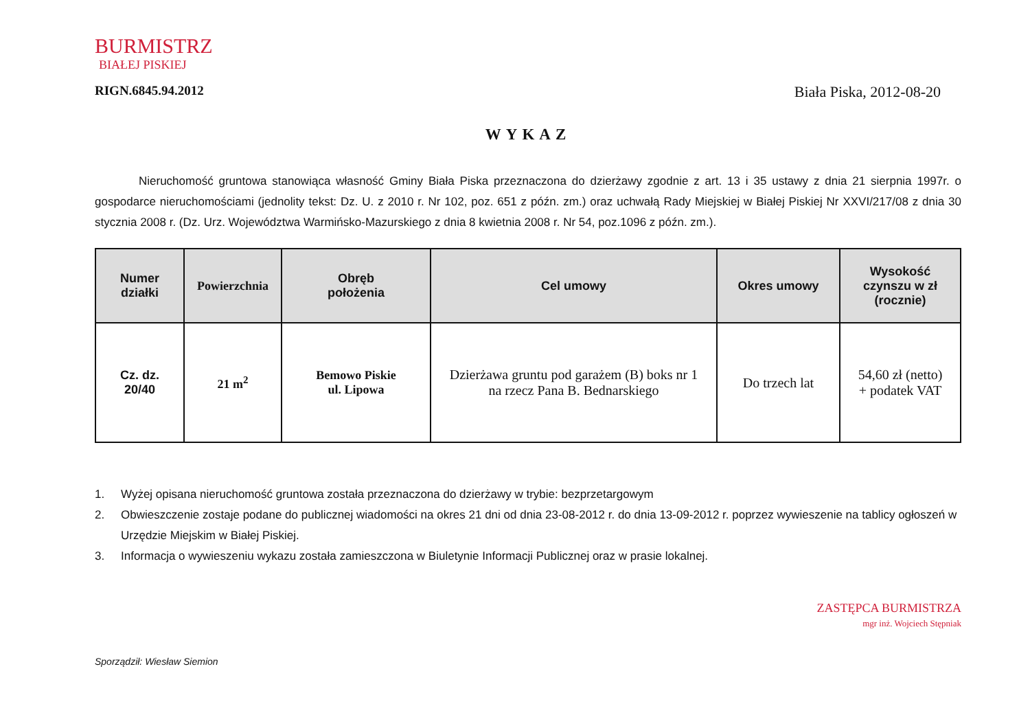BURMISTRZ
BIAŁEJ PISKIEJ
RIGN.6845.94.2012 Biała Piska, 2012-08-20
WYKAZ
Nieruchomość gruntowa stanowiąca własność Gminy Biała Piska przeznaczona do dzierżawy zgodnie z art. 13 i 35 ustawy z dnia 21 sierpnia 1997r. o gospodarce nieruchomościami (jednolity tekst: Dz. U. z 2010 r. Nr 102, poz. 651 z późn. zm.) oraz uchwałą Rady Miejskiej w Białej Piskiej Nr XXVI/217/08 z dnia 30 stycznia 2008 r. (Dz. Urz. Województwa Warmińsko-Mazurskiego z dnia 8 kwietnia 2008 r. Nr 54, poz.1096 z późn. zm.).
| Numer działki | Powierzchnia | Obręb położenia | Cel umowy | Okres umowy | Wysokość czynszu w zł (rocznie) |
| --- | --- | --- | --- | --- | --- |
| Cz. dz. 20/40 | 21 m<sup>2</sup> | Bemowo Piskie ul. Lipowa | Dzierżawa gruntu pod garażem (B) boks nr 1 na rzecz Pana B. Bednarskiego | Do trzech lat | 54,60 zł (netto) + podatek VAT |
1. Wyżej opisana nieruchomość gruntowa została przeznaczona do dzierżawy w trybie: bezprzetargowym
2. Obwieszczenie zostaje podane do publicznej wiadomości na okres 21 dni od dnia 23-08-2012 r. do dnia 13-09-2012 r. poprzez wywieszenie na tablicy ogłoszeń w Urzędzie Miejskim w Białej Piskiej.
3. Informacja o wywieszeniu wykazu została zamieszczona w Biuletynie Informacji Publicznej oraz w prasie lokalnej.
Sporządził: Wiesław Siemion
ZASTĘPCA BURMISTRZA
mgr inż. Wojciech Stępniak